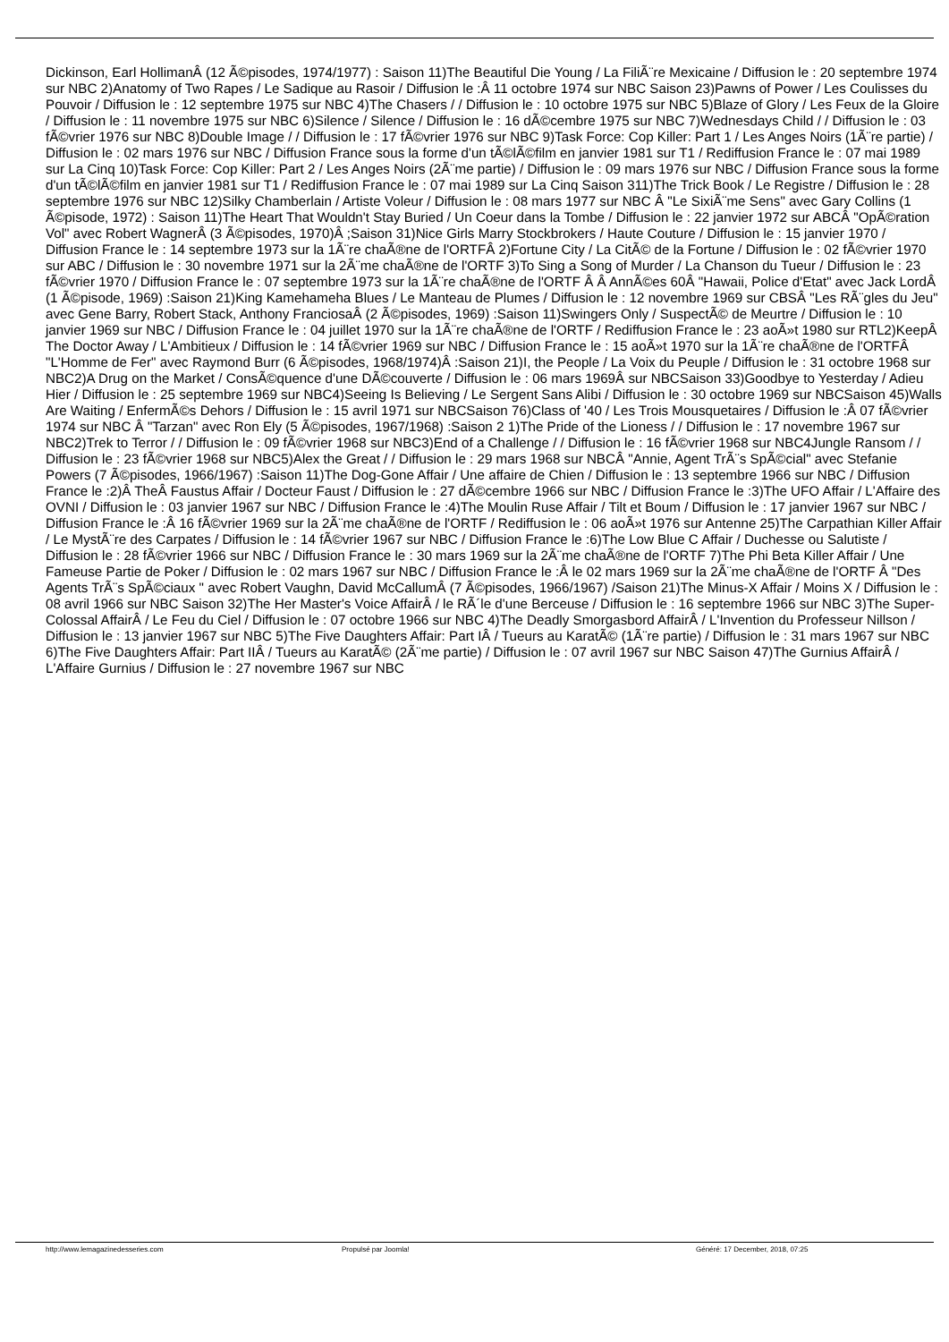Dickinson, Earl HollimanÂ (12 Ã©pisodes, 1974/1977) : Saison 11)The Beautiful Die Young / La FiliÃ¨re Mexicaine / Diffusion le : 20 septembre 1974 sur NBC 2)Anatomy of Two Rapes / Le Sadique au Rasoir / Diffusion le :Â 11 octobre 1974 sur NBC Saison 23)Pawns of Power / Les Coulisses du Pouvoir / Diffusion le : 12 septembre 1975 sur NBC 4)The Chasers / / Diffusion le : 10 octobre 1975 sur NBC 5)Blaze of Glory / Les Feux de la Gloire / Diffusion le : 11 novembre 1975 sur NBC 6)Silence / Silence / Diffusion le : 16 dÃ©cembre 1975 sur NBC 7)Wednesdays Child / / Diffusion le : 03 fÃ©vrier 1976 sur NBC 8)Double Image / / Diffusion le : 17 fÃ©vrier 1976 sur NBC 9)Task Force: Cop Killer: Part 1 / Les Anges Noirs (1Ã¨re partie) / Diffusion le : 02 mars 1976 sur NBC / Diffusion France sous la forme d'un tÃ©lÃ©film en janvier 1981 sur T1 / Rediffusion France le : 07 mai 1989 sur La Cinq 10)Task Force: Cop Killer: Part 2 / Les Anges Noirs (2Ã¨me partie) / Diffusion le : 09 mars 1976 sur NBC / Diffusion France sous la forme d'un tÃ©lÃ©film en janvier 1981 sur T1 / Rediffusion France le : 07 mai 1989 sur La Cinq Saison 311)The Trick Book / Le Registre / Diffusion le : 28 septembre 1976 sur NBC 12)Silky Chamberlain / Artiste Voleur / Diffusion le : 08 mars 1977 sur NBC Â "Le SixiÃ¨me Sens" avec Gary Collins (1 Ã©pisode, 1972) : Saison 11)The Heart That Wouldn't Stay Buried / Un Coeur dans la Tombe / Diffusion le : 22 janvier 1972 sur ABCÂ "OpÃ©ration Vol" avec Robert WagnerÂ (3 Ã©pisodes, 1970)Â ;Saison 31)Nice Girls Marry Stockbrokers / Haute Couture / Diffusion le : 15 janvier 1970 / Diffusion France le : 14 septembre 1973 sur la 1Ã¨re chaÃ®ne de l'ORTFÂ 2)Fortune City / La CitÃ© de la Fortune / Diffusion le : 02 fÃ©vrier 1970 sur ABC / Diffusion le : 30 novembre 1971 sur la 2Ã¨me chaÃ®ne de l'ORTF 3)To Sing a Song of Murder / La Chanson du Tueur / Diffusion le : 23 fÃ©vrier 1970 / Diffusion France le : 07 septembre 1973 sur la 1Ã¨re chaÃ®ne de l'ORTF Â Â AnnÃ©es 60Â "Hawaii, Police d'Etat" avec Jack LordÂ (1 Ã©pisode, 1969) :Saison 21)King Kamehameha Blues / Le Manteau de Plumes / Diffusion le : 12 novembre 1969 sur CBSÂ "Les RÃ¨gles du Jeu" avec Gene Barry, Robert Stack, Anthony FranciosaÂ (2 Ã©pisodes, 1969) :Saison 11)Swingers Only / SuspectÃ© de Meurtre / Diffusion le : 10 janvier 1969 sur NBC / Diffusion France le : 04 juillet 1970 sur la 1Ã¨re chaÃ®ne de l'ORTF / Rediffusion France le : 23 aoÃ»t 1980 sur RTL2)KeepÂ The Doctor Away / L'Ambitieux / Diffusion le : 14 fÃ©vrier 1969 sur NBC / Diffusion France le : 15 aoÃ»t 1970 sur la 1Ã¨re chaÃ®ne de l'ORTFÂ "L'Homme de Fer" avec Raymond Burr (6 Ã©pisodes, 1968/1974)Â :Saison 21)I, the People / La Voix du Peuple / Diffusion le : 31 octobre 1968 sur NBC2)A Drug on the Market / ConsÃ©quence d'une DÃ©couverte / Diffusion le : 06 mars 1969Â sur NBCSaison 33)Goodbye to Yesterday / Adieu Hier / Diffusion le : 25 septembre 1969 sur NBC4)Seeing Is Believing / Le Sergent Sans Alibi / Diffusion le : 30 octobre 1969 sur NBCSaison 45)Walls Are Waiting / EnfermÃ©s Dehors / Diffusion le : 15 avril 1971 sur NBCSaison 76)Class of '40 / Les Trois Mousquetaires / Diffusion le :Â 07 fÃ©vrier 1974 sur NBC Â "Tarzan" avec Ron Ely (5 Ã©pisodes, 1967/1968) :Saison 2 1)The Pride of the Lioness / / Diffusion le : 17 novembre 1967 sur NBC2)Trek to Terror / / Diffusion le : 09 fÃ©vrier 1968 sur NBC3)End of a Challenge / / Diffusion le : 16 fÃ©vrier 1968 sur NBC4Jungle Ransom / / Diffusion le : 23 fÃ©vrier 1968 sur NBC5)Alex the Great / / Diffusion le : 29 mars 1968 sur NBCÂ "Annie, Agent TrÃ¨s SpÃ©cial" avec Stefanie Powers (7 Ã©pisodes, 1966/1967) :Saison 11)The Dog-Gone Affair / Une affaire de Chien / Diffusion le : 13 septembre 1966 sur NBC / Diffusion France le :2)Â TheÂ Faustus Affair / Docteur Faust / Diffusion le : 27 dÃ©cembre 1966 sur NBC / Diffusion France le :3)The UFO Affair / L'Affaire des OVNI / Diffusion le : 03 janvier 1967 sur NBC / Diffusion France le :4)The Moulin Ruse Affair / Tilt et Boum / Diffusion le : 17 janvier 1967 sur NBC / Diffusion France le :Â 16 fÃ©vrier 1969 sur la 2Ã¨me chaÃ®ne de l'ORTF / Rediffusion le : 06 aoÃ»t 1976 sur Antenne 25)The Carpathian Killer Affair / Le MystÃ¨re des Carpates / Diffusion le : 14 fÃ©vrier 1967 sur NBC / Diffusion France le :6)The Low Blue C Affair / Duchesse ou Salutiste / Diffusion le : 28 fÃ©vrier 1966 sur NBC / Diffusion France le : 30 mars 1969 sur la 2Ã¨me chaÃ®ne de l'ORTF 7)The Phi Beta Killer Affair / Une Fameuse Partie de Poker / Diffusion le : 02 mars 1967 sur NBC / Diffusion France le :Â le 02 mars 1969 sur la 2Ã¨me chaÃ®ne de l'ORTF Â "Des Agents TrÃ¨s SpÃ©ciaux " avec Robert Vaughn, David McCallumÂ (7 Ã©pisodes, 1966/1967) /Saison 21)The Minus-X Affair / Moins X / Diffusion le : 08 avril 1966 sur NBC Saison 32)The Her Master's Voice AffairÂ / le RÃ´le d'une Berceuse / Diffusion le : 16 septembre 1966 sur NBC 3)The Super-Colossal AffairÂ / Le Feu du Ciel / Diffusion le : 07 octobre 1966 sur NBC 4)The Deadly Smorgasbord AffairÂ / L'Invention du Professeur Nillson / Diffusion le : 13 janvier 1967 sur NBC 5)The Five Daughters Affair: Part IÂ / Tueurs au KaratÃ© (1Ã¨re partie) / Diffusion le : 31 mars 1967 sur NBC 6)The Five Daughters Affair: Part IIÂ / Tueurs au KaratÃ© (2Ã¨me partie) / Diffusion le : 07 avril 1967 sur NBC Saison 47)The Gurnius AffairÂ / L'Affaire Gurnius / Diffusion le : 27 novembre 1967 sur NBC
http://www.lemagazinedesseries.com
Propulsé par Joomla! Généré: 17 December, 2018, 07:25